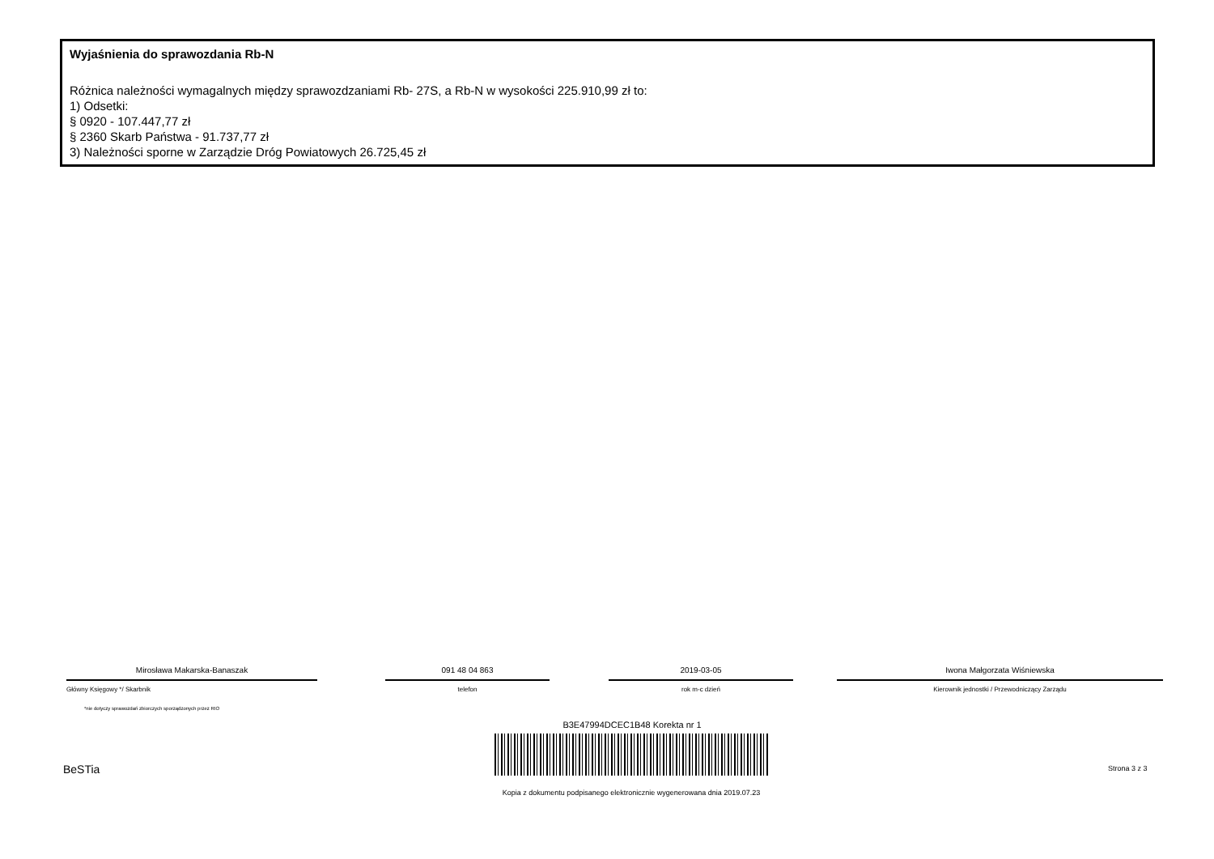Wyjaśnienia do sprawozdania Rb-N
Różnica należności wymagalnych między sprawozdzaniami Rb- 27S, a Rb-N w wysokości 225.910,99 zł to:
1) Odsetki:
§ 0920 - 107.447,77 zł
§ 2360 Skarb Państwa - 91.737,77 zł
3) Należności sporne w Zarządzie Dróg Powiatowych 26.725,45 zł
Mirosława Makarska-Banaszak
Główny Księgowy */ Skarbnik
091 48 04 863
telefon
2019-03-05
rok m-c dzień
Iwona Małgorzata Wiśniewska
Kierownik jednostki / Przewodniczący Zarządu
*nie dotyczy sprawozdań zbiorczych sporządzonych przez RIO
B3E47994DCEC1B48 Korekta nr 1
BeSTia Strona 3 z 3
Kopia z dokumentu podpisanego elektronicznie wygenerowana dnia 2019.07.23